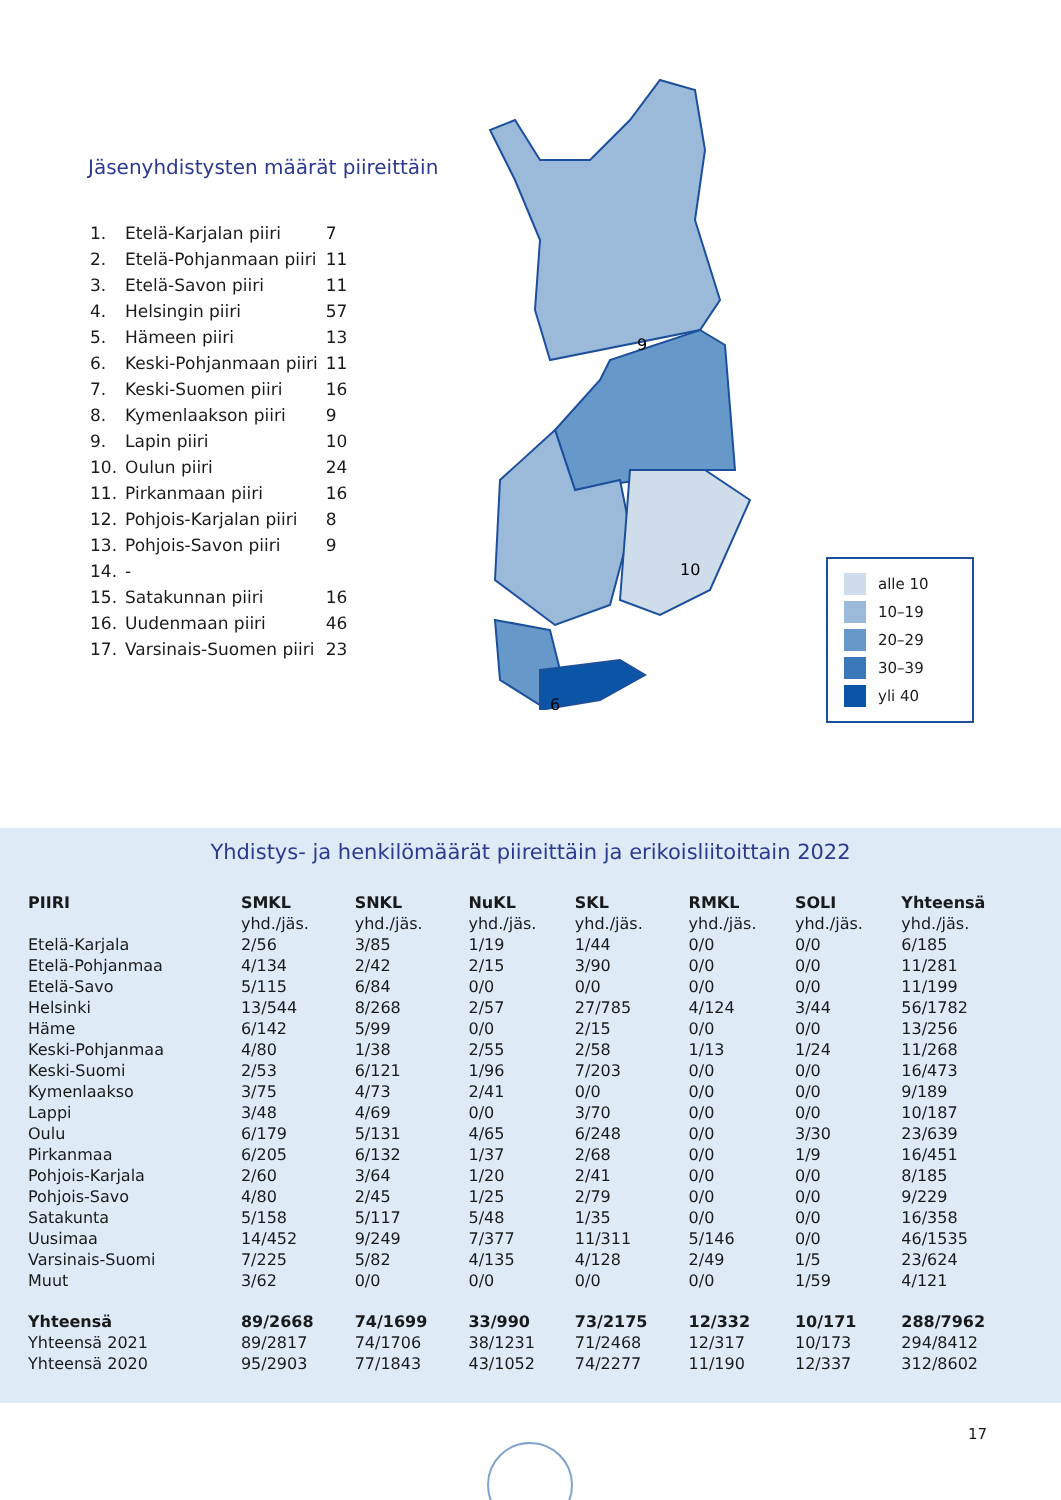Jäsenyhdistysten määrät piireittäin
| 1. | Etelä-Karjalan piiri | 7 |
| 2. | Etelä-Pohjanmaan piiri | 11 |
| 3. | Etelä-Savon piiri | 11 |
| 4. | Helsingin piiri | 57 |
| 5. | Hämeen piiri | 13 |
| 6. | Keski-Pohjanmaan piiri | 11 |
| 7. | Keski-Suomen piiri | 16 |
| 8. | Kymenlaakson piiri | 9 |
| 9. | Lapin piiri | 10 |
| 10. | Oulun piiri | 24 |
| 11. | Pirkanmaan piiri | 16 |
| 12. | Pohjois-Karjalan piiri | 8 |
| 13. | Pohjois-Savon piiri | 9 |
| 14. | - | |
| 15. | Satakunnan piiri | 16 |
| 16. | Uudenmaan piiri | 46 |
| 17. | Varsinais-Suomen piiri | 23 |
9
10
6
alle 10
10–19
20–29
30–39
yli 40
Yhdistys- ja henkilömäärät piireittäin ja erikoisliitoittain 2022
| PIIRI | SMKL | SNKL | NuKL | SKL | RMKL | SOLI | Yhteensä |
| --- | --- | --- | --- | --- | --- | --- | --- |
| | yhd./jäs. | yhd./jäs. | yhd./jäs. | yhd./jäs. | yhd./jäs. | yhd./jäs. | yhd./jäs. |
| Etelä-Karjala | 2/56 | 3/85 | 1/19 | 1/44 | 0/0 | 0/0 | 6/185 |
| Etelä-Pohjanmaa | 4/134 | 2/42 | 2/15 | 3/90 | 0/0 | 0/0 | 11/281 |
| Etelä-Savo | 5/115 | 6/84 | 0/0 | 0/0 | 0/0 | 0/0 | 11/199 |
| Helsinki | 13/544 | 8/268 | 2/57 | 27/785 | 4/124 | 3/44 | 56/1782 |
| Häme | 6/142 | 5/99 | 0/0 | 2/15 | 0/0 | 0/0 | 13/256 |
| Keski-Pohjanmaa | 4/80 | 1/38 | 2/55 | 2/58 | 1/13 | 1/24 | 11/268 |
| Keski-Suomi | 2/53 | 6/121 | 1/96 | 7/203 | 0/0 | 0/0 | 16/473 |
| Kymenlaakso | 3/75 | 4/73 | 2/41 | 0/0 | 0/0 | 0/0 | 9/189 |
| Lappi | 3/48 | 4/69 | 0/0 | 3/70 | 0/0 | 0/0 | 10/187 |
| Oulu | 6/179 | 5/131 | 4/65 | 6/248 | 0/0 | 3/30 | 23/639 |
| Pirkanmaa | 6/205 | 6/132 | 1/37 | 2/68 | 0/0 | 1/9 | 16/451 |
| Pohjois-Karjala | 2/60 | 3/64 | 1/20 | 2/41 | 0/0 | 0/0 | 8/185 |
| Pohjois-Savo | 4/80 | 2/45 | 1/25 | 2/79 | 0/0 | 0/0 | 9/229 |
| Satakunta | 5/158 | 5/117 | 5/48 | 1/35 | 0/0 | 0/0 | 16/358 |
| Uusimaa | 14/452 | 9/249 | 7/377 | 11/311 | 5/146 | 0/0 | 46/1535 |
| Varsinais-Suomi | 7/225 | 5/82 | 4/135 | 4/128 | 2/49 | 1/5 | 23/624 |
| Muut | 3/62 | 0/0 | 0/0 | 0/0 | 0/0 | 1/59 | 4/121 |
| Yhteensä | 89/2668 | 74/1699 | 33/990 | 73/2175 | 12/332 | 10/171 | 288/7962 |
| Yhteensä 2021 | 89/2817 | 74/1706 | 38/1231 | 71/2468 | 12/317 | 10/173 | 294/8412 |
| Yhteensä 2020 | 95/2903 | 77/1843 | 43/1052 | 74/2277 | 11/190 | 12/337 | 312/8602 |
17